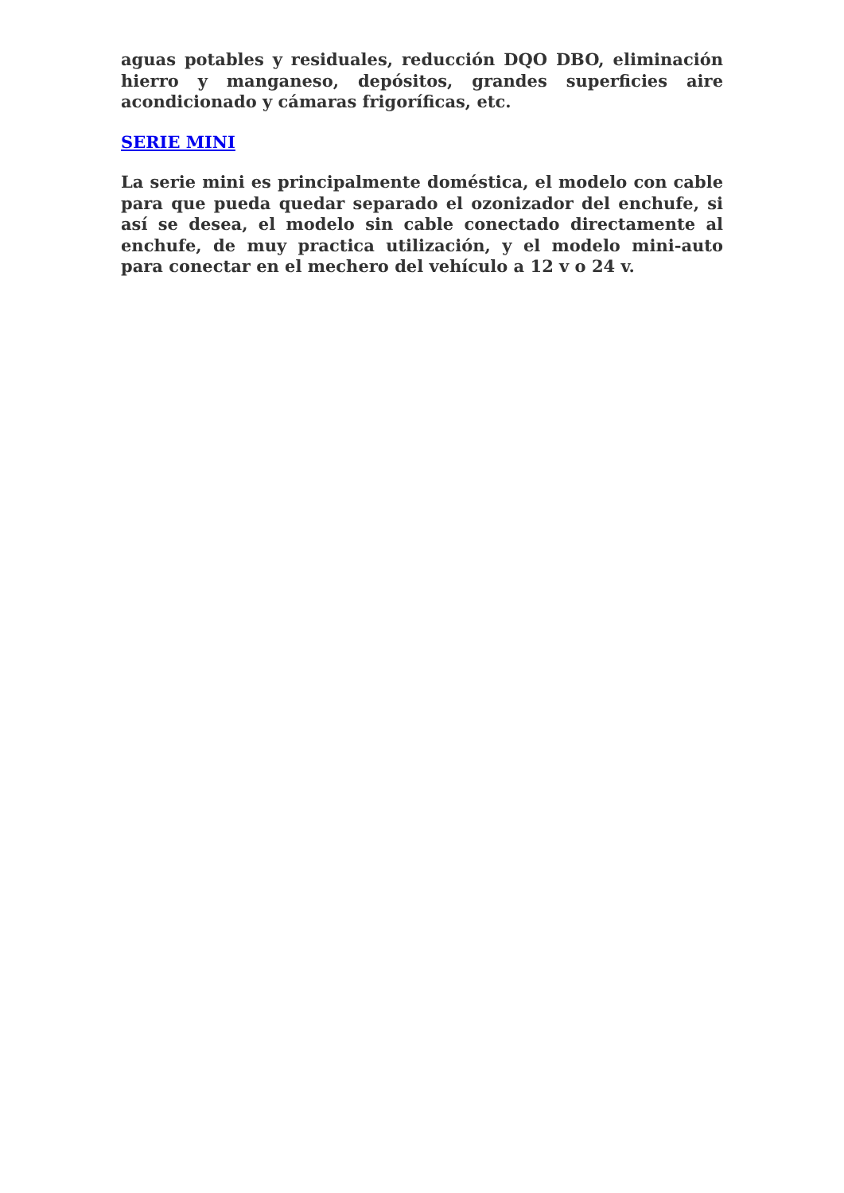aguas potables y residuales, reducción DQO DBO, eliminación hierro y manganeso, depósitos, grandes superficies aire acondicionado y cámaras frigoríficas, etc.
SERIE MINI
La serie mini es principalmente doméstica, el modelo con cable para que pueda quedar separado el ozonizador del enchufe, si así se desea, el modelo sin cable conectado directamente al enchufe, de muy practica utilización, y el modelo mini-auto para conectar en el mechero del vehículo a 12 v o 24 v.